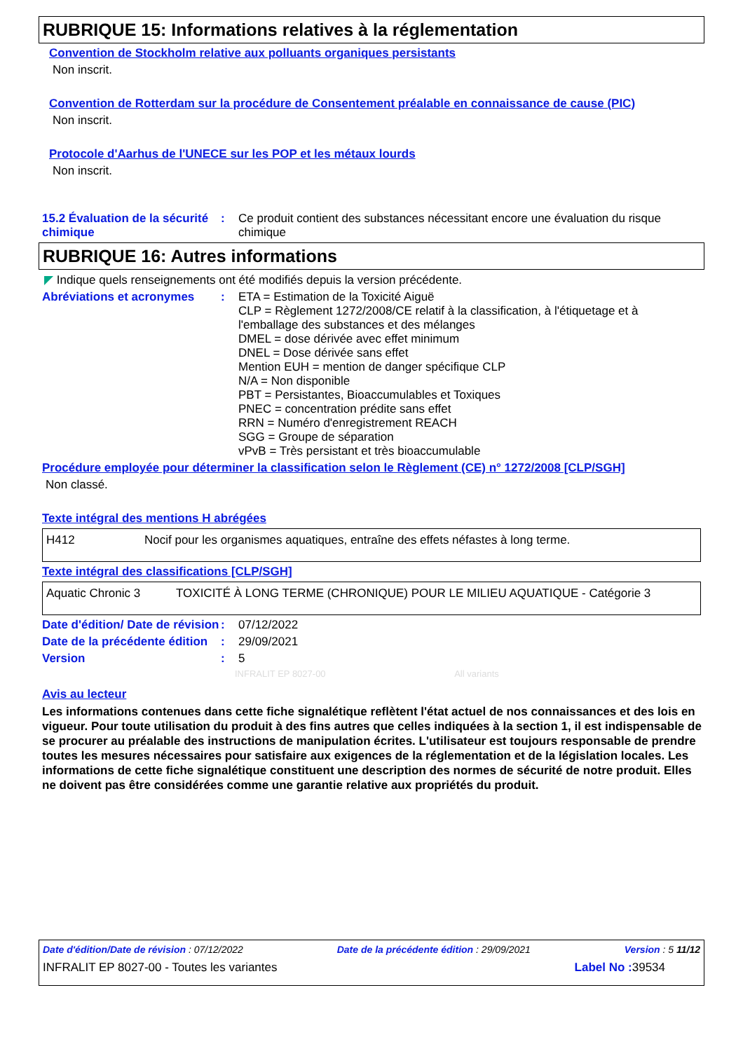RUBRIQUE 15: Informations relatives à la réglementation
Convention de Stockholm relative aux polluants organiques persistants
Non inscrit.
Convention de Rotterdam sur la procédure de Consentement préalable en connaissance de cause (PIC)
Non inscrit.
Protocole d'Aarhus de l'UNECE sur les POP et les métaux lourds
Non inscrit.
15.2 Évaluation de la sécurité chimique
:
Ce produit contient des substances nécessitant encore une évaluation du risque chimique
RUBRIQUE 16: Autres informations
◤ Indique quels renseignements ont été modifiés depuis la version précédente.
Abréviations et acronymes :
ETA = Estimation de la Toxicité Aiguë
CLP = Règlement 1272/2008/CE relatif à la classification, à l'étiquetage et à l'emballage des substances et des mélanges
DMEL = dose dérivée avec effet minimum
DNEL = Dose dérivée sans effet
Mention EUH = mention de danger spécifique CLP
N/A = Non disponible
PBT = Persistantes, Bioaccumulables et Toxiques
PNEC = concentration prédite sans effet
RRN = Numéro d'enregistrement REACH
SGG = Groupe de séparation
vPvB = Très persistant et très bioaccumulable
Procédure employée pour déterminer la classification selon le Règlement (CE) n° 1272/2008 [CLP/SGH]
Non classé.
Texte intégral des mentions H abrégées
| H412 | Nocif pour les organismes aquatiques, entraîne des effets néfastes à long terme. |
Texte intégral des classifications [CLP/SGH]
| Aquatic Chronic 3 | TOXICITÉ À LONG TERME (CHRONIQUE) POUR LE MILIEU AQUATIQUE - Catégorie 3 |
Date d'édition/ Date de révision
:
07/12/2022
Date de la précédente édition
:
29/09/2021
Version :
5
INFRALIT EP 8027-00 All variants
Avis au lecteur
Les informations contenues dans cette fiche signalétique reflètent l'état actuel de nos connaissances et des lois en vigueur. Pour toute utilisation du produit à des fins autres que celles indiquées à la section 1, il est indispensable de se procurer au préalable des instructions de manipulation écrites. L'utilisateur est toujours responsable de prendre toutes les mesures nécessaires pour satisfaire aux exigences de la réglementation et de la législation locales. Les informations de cette fiche signalétique constituent une description des normes de sécurité de notre produit. Elles ne doivent pas être considérées comme une garantie relative aux propriétés du produit.
Date d'édition/Date de révision : 07/12/2022 Date de la précédente édition : 29/09/2021 Version : 5 11/12
INFRALIT EP 8027-00 - Toutes les variantes Label No : 39534